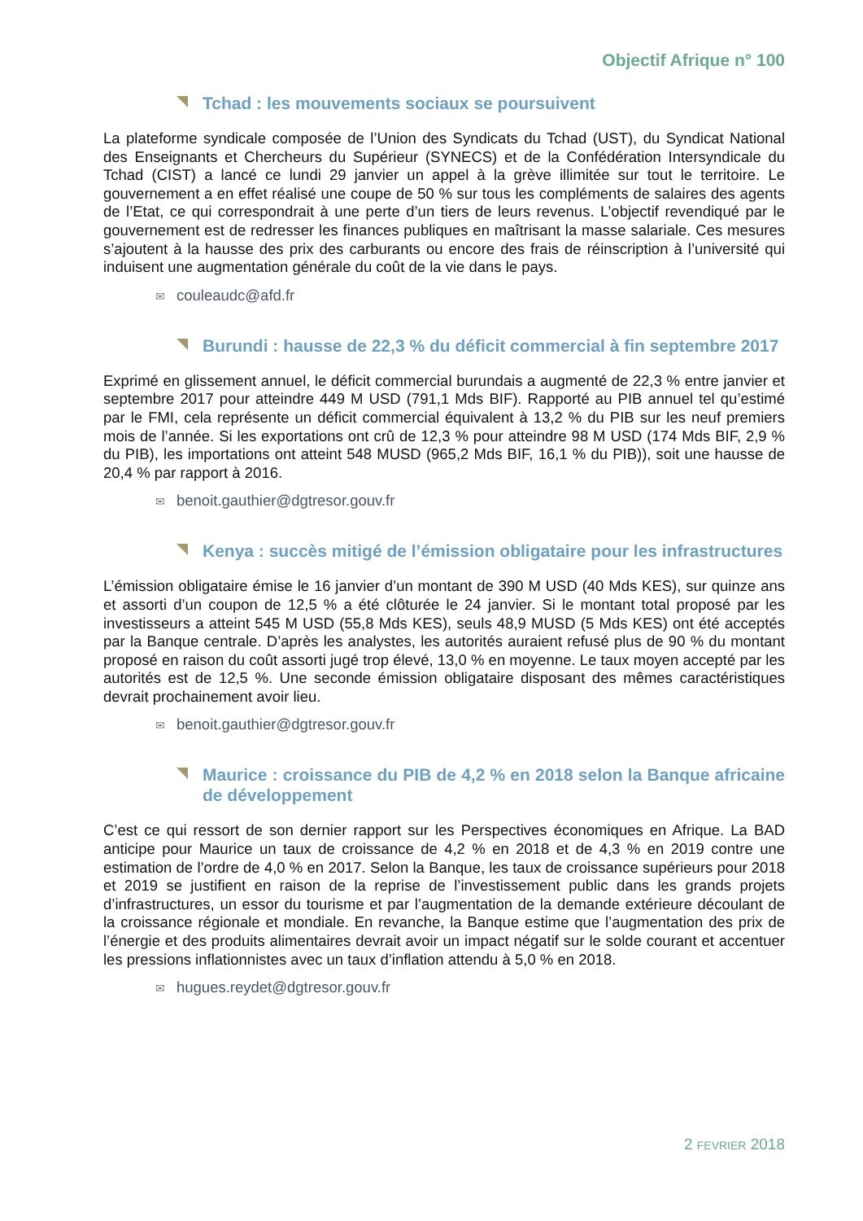Objectif Afrique n° 100
Tchad : les mouvements sociaux se poursuivent
La plateforme syndicale composée de l’Union des Syndicats du Tchad (UST), du Syndicat National des Enseignants et Chercheurs du Supérieur (SYNECS) et de la Confédération Intersyndicale du Tchad (CIST) a lancé ce lundi 29 janvier un appel à la grève illimitée sur tout le territoire. Le gouvernement a en effet réalisé une coupe de 50 % sur tous les compléments de salaires des agents de l’Etat, ce qui correspondrait à une perte d’un tiers de leurs revenus. L’objectif revendiqué par le gouvernement est de redresser les finances publiques en maîtrisant la masse salariale. Ces mesures s’ajoutent à la hausse des prix des carburants ou encore des frais de réinscription à l’université qui induisent une augmentation générale du coût de la vie dans le pays.
✉ couleaudc@afd.fr
Burundi : hausse de 22,3 % du déficit commercial à fin septembre 2017
Exprimé en glissement annuel, le déficit commercial burundais a augmenté de 22,3 % entre janvier et septembre 2017 pour atteindre 449 M USD (791,1 Mds BIF). Rapporté au PIB annuel tel qu’estimé par le FMI, cela représente un déficit commercial équivalent à 13,2 % du PIB sur les neuf premiers mois de l’année. Si les exportations ont crû de 12,3 % pour atteindre 98 M USD (174 Mds BIF, 2,9 % du PIB), les importations ont atteint 548 MUSD (965,2 Mds BIF, 16,1 % du PIB)), soit une hausse de 20,4 % par rapport à 2016.
✉ benoit.gauthier@dgtresor.gouv.fr
Kenya : succès mitigé de l’émission obligataire pour les infrastructures
L’émission obligataire émise le 16 janvier d’un montant de 390 M USD (40 Mds KES), sur quinze ans et assorti d’un coupon de 12,5 % a été clôturée le 24 janvier. Si le montant total proposé par les investisseurs a atteint 545 M USD (55,8 Mds KES), seuls 48,9 MUSD (5 Mds KES) ont été acceptés par la Banque centrale. D’après les analystes, les autorités auraient refusé plus de 90 % du montant proposé en raison du coût assorti jugé trop élevé, 13,0 % en moyenne. Le taux moyen accepté par les autorités est de 12,5 %. Une seconde émission obligataire disposant des mêmes caractéristiques devrait prochainement avoir lieu.
✉ benoit.gauthier@dgtresor.gouv.fr
Maurice : croissance du PIB de 4,2 % en 2018 selon la Banque africaine de développement
C’est ce qui ressort de son dernier rapport sur les Perspectives économiques en Afrique. La BAD anticipe pour Maurice un taux de croissance de 4,2 % en 2018 et de 4,3 % en 2019 contre une estimation de l’ordre de 4,0 % en 2017. Selon la Banque, les taux de croissance supérieurs pour 2018 et 2019 se justifient en raison de la reprise de l’investissement public dans les grands projets d’infrastructures, un essor du tourisme et par l’augmentation de la demande extérieure découlant de la croissance régionale et mondiale. En revanche, la Banque estime que l’augmentation des prix de l’énergie et des produits alimentaires devrait avoir un impact négatif sur le solde courant et accentuer les pressions inflationnistes avec un taux d’inflation attendu à 5,0 % en 2018.
✉ hugues.reydet@dgtresor.gouv.fr
2 FEVRIER 2018